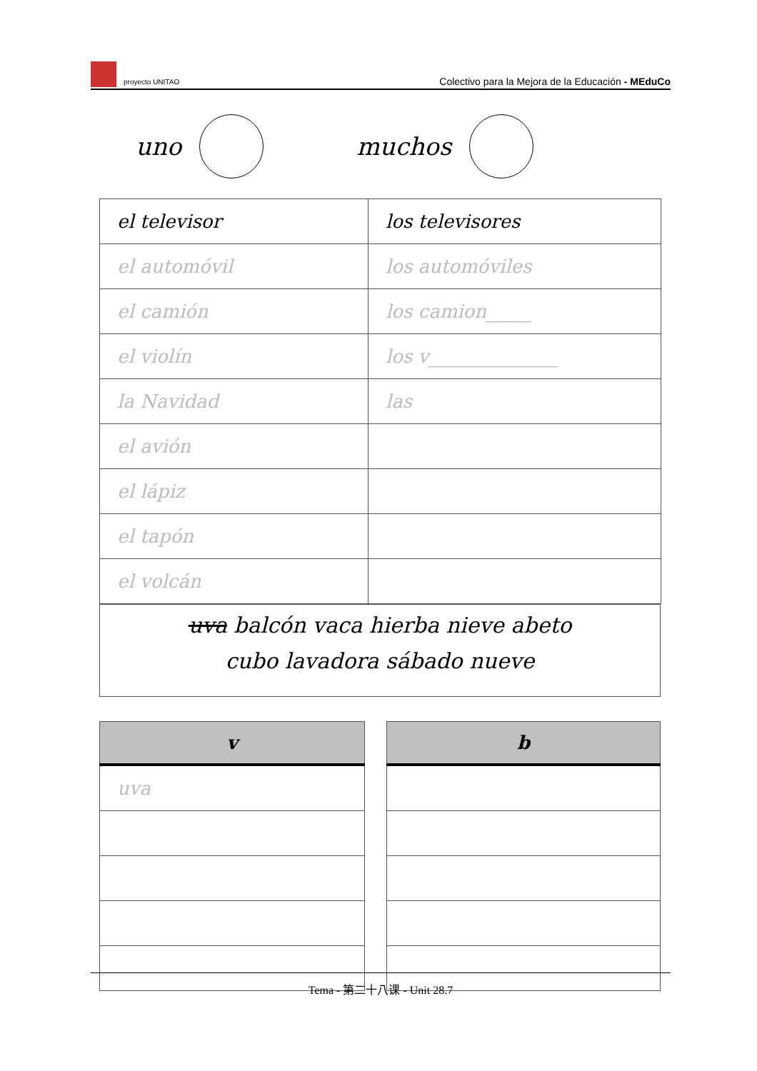proyecto UNITAO
Colectivo para la Mejora de la Educación - MEduCo
uno muchos
| el televisor | los televisores |
| el automóvil | los automóviles |
| el camión | los camion_____ |
| el violín | los v______________ |
| la Navidad | las |
| el avión | |
| el lápiz | |
| el tapón | |
| el volcán | |
uva balcón vaca hierba nieve abeto
cubo lavadora sábado nueve
| v |
| --- |
| uva |
| b |
| --- |
Tema - 第二十八课 - Unit 28.7